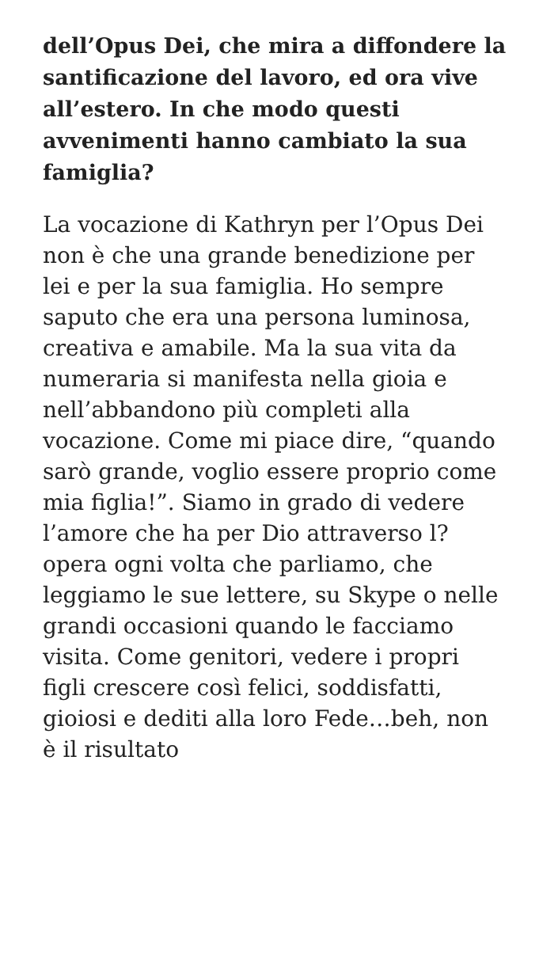dell’Opus Dei, che mira a diffondere la santificazione del lavoro, ed ora vive all’estero. In che modo questi avvenimenti hanno cambiato la sua famiglia?
La vocazione di Kathryn per l’Opus Dei non è che una grande benedizione per lei e per la sua famiglia. Ho sempre saputo che era una persona luminosa, creativa e amabile. Ma la sua vita da numeraria si manifesta nella gioia e nell’abbandono più completi alla vocazione. Come mi piace dire, “quando sarò grande, voglio essere proprio come mia figlia!”. Siamo in grado di vedere l’amore che ha per Dio attraverso l?opera ogni volta che parliamo, che leggiamo le sue lettere, su Skype o nelle grandi occasioni quando le facciamo visita. Come genitori, vedere i propri figli crescere così felici, soddisfatti, gioiosi e dediti alla loro Fede…beh, non è il risultato